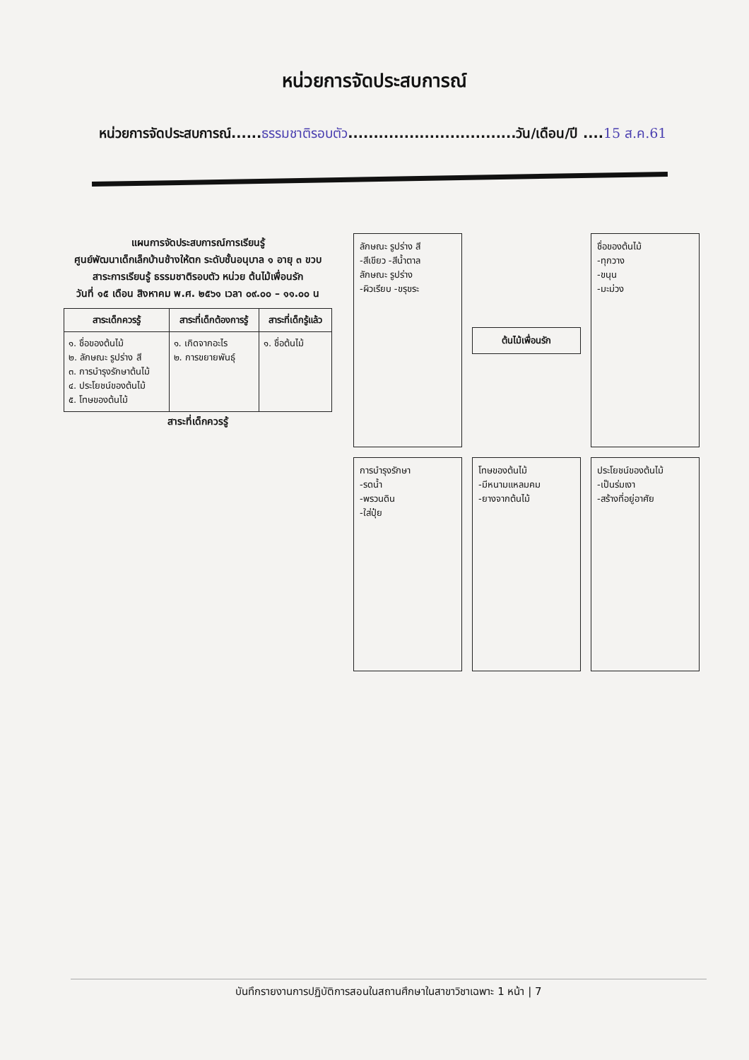หน่วยการจัดประสบการณ์
หน่วยการจัดประสบการณ์......ธรรมชาติรอบตัว.................................วัน/เดือน/ปี ....15 ส.ค.61
แผนการจัดประสบการณ์การเรียนรู้
ศูนย์พัฒนาเด็กเล็กบ้านช้างให้ตก ระดับชั้นอนุบาล ๑ อายุ ๓ ขวบ
สาระการเรียนรู้ ธรรมชาติรอบตัว หน่วย ต้นไม้เพื่อนรัก
วันที่ ๑๕ เดือน สิงหาคม พ.ศ. ๒๕๖๑ เวลา ๐๙.๐๐ – ๑๑.๐๐ น
| สาระเด็กควรรู้ | สาระที่เด็กต้องการรู้ | สาระที่เด็กรู้แล้ว |
| --- | --- | --- |
| ๑. ชื่อของต้นไม้ ๒. ลักษณะ รูปร่าง สี ๓. การบำรุงรักษาต้นไม้ ๔. ประโยชน์ของต้นไม้ ๕. โทษของต้นไม้ | ๑. เกิดจากอะไร ๒. การขยายพันธุ์ | ๑. ชื่อต้นไม้ |
สาระที่เด็กควรรู้
ลักษณะ รูปร่าง สี
-สีเขียว -สีน้ำตาล
ลักษณะ รูปร่าง
-ผิวเรียบ -ขรุขระ
ต้นไม้เพื่อนรัก
ชื่อของต้นไม้
-ทุกวาง
-ขนุน
-มะม่วง
การบำรุงรักษา
-รดน้ำ
-พรวนดิน
-ใส่ปุ๋ย
โทษของต้นไม้
-มีหนามแหลมคม
-ยางจากต้นไม้
ประโยชน์ของต้นไม้
-เป็นร่มเงา
-สร้างที่อยู่อาศัย
บันทึกรายงานการปฏิบัติการสอนในสถานศึกษาในสาขาวิชาเฉพาะ 1 หน้า | 7